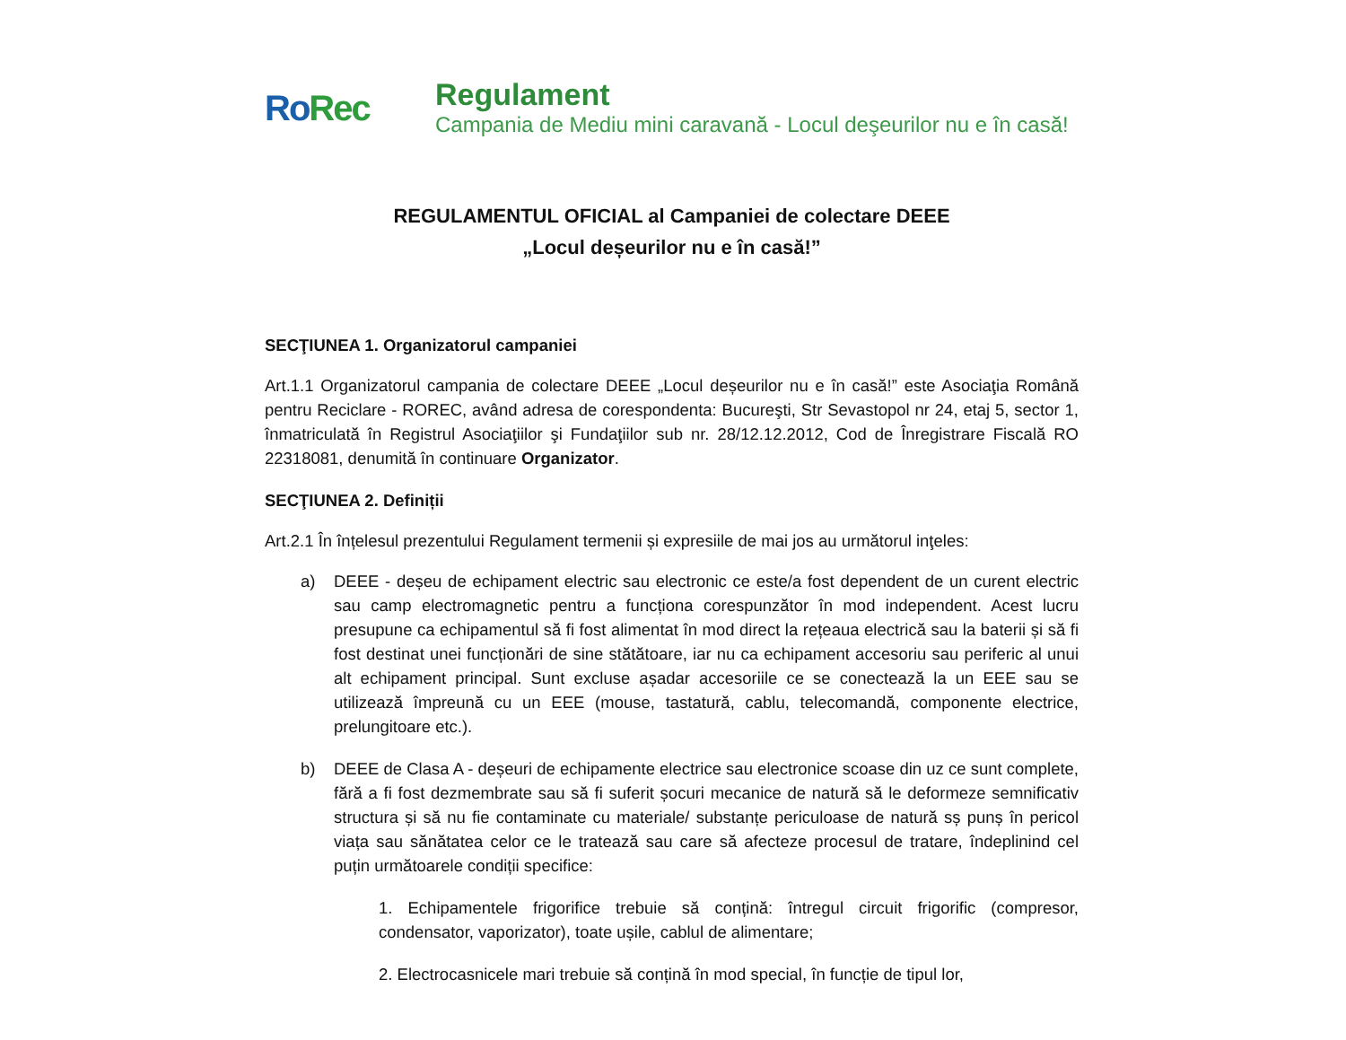RoRec
Regulament
Campania de Mediu mini caravană - Locul deşeurilor nu e în casă!
REGULAMENTUL OFICIAL al Campaniei de colectare DEEE
„Locul deșeurilor nu e în casă!”
SECŢIUNEA 1. Organizatorul campaniei
Art.1.1 Organizatorul campania de colectare DEEE „Locul deșeurilor nu e în casă!” este Asociaţia Română pentru Reciclare - ROREC, având adresa de corespondenta: Bucureşti, Str Sevastopol nr 24, etaj 5, sector 1, înmatriculată în Registrul Asociaţiilor şi Fundaţiilor sub nr. 28/12.12.2012, Cod de Înregistrare Fiscală RO 22318081, denumită în continuare Organizator.
SECŢIUNEA 2. Definiții
Art.2.1 În înțelesul prezentului Regulament termenii și expresiile de mai jos au următorul inţeles:
a) DEEE - deșeu de echipament electric sau electronic ce este/a fost dependent de un curent electric sau camp electromagnetic pentru a funcționa corespunzător în mod independent. Acest lucru presupune ca echipamentul să fi fost alimentat în mod direct la rețeaua electrică sau la baterii și să fi fost destinat unei funcționări de sine stătătoare, iar nu ca echipament accesoriu sau periferic al unui alt echipament principal. Sunt excluse așadar accesoriile ce se conectează la un EEE sau se utilizează împreună cu un EEE (mouse, tastatură, cablu, telecomandă, componente electrice, prelungitoare etc.).
b) DEEE de Clasa A - deșeuri de echipamente electrice sau electronice scoase din uz ce sunt complete, fără a fi fost dezmembrate sau să fi suferit șocuri mecanice de natură să le deformeze semnificativ structura și să nu fie contaminate cu materiale/ substanțe periculoase de natură sș punș în pericol viața sau sănătatea celor ce le tratează sau care să afecteze procesul de tratare, îndeplinind cel puțin următoarele condiții specifice:
1. Echipamentele frigorifice trebuie să conțină: întregul circuit frigorific (compresor, condensator, vaporizator), toate ușile, cablul de alimentare;
2. Electrocasnicele mari trebuie să conțină în mod special, în funcție de tipul lor,